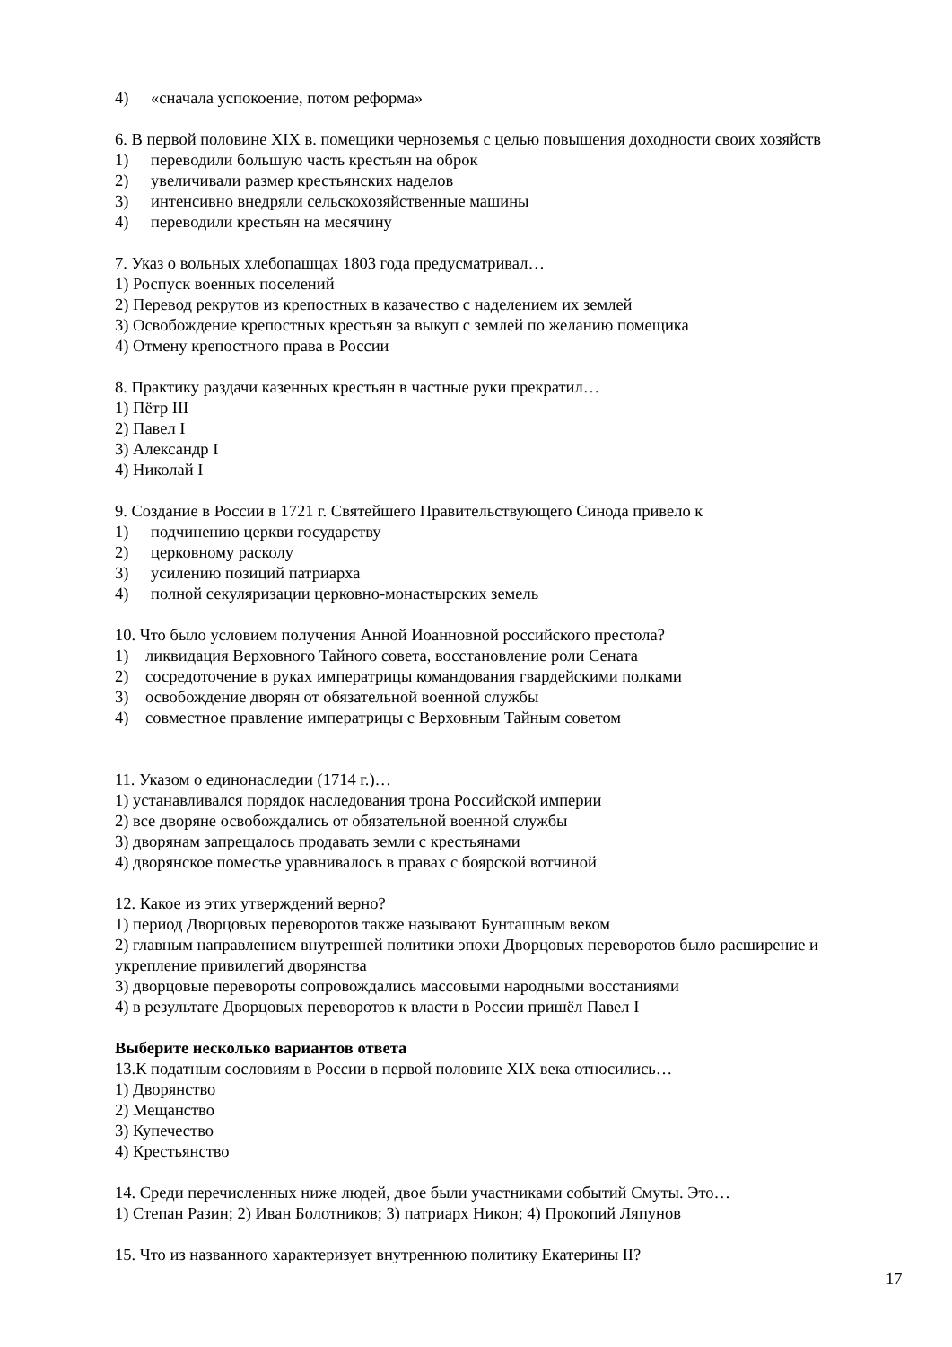4) «сначала успокоение, потом реформа»
6. В первой половине XIX в. помещики черноземья с целью повышения доходности своих хозяйств
1) переводили большую часть крестьян на оброк
2) увеличивали размер крестьянских наделов
3) интенсивно внедряли сельскохозяйственные машины
4) переводили крестьян на месячину
7. Указ о вольных хлебопашцах 1803 года предусматривал…
1) Роспуск военных поселений
2) Перевод рекрутов из крепостных в казачество с наделением их землей
3) Освобождение крепостных крестьян за выкуп с землей по желанию помещика
4) Отмену крепостного права в России
8. Практику раздачи казенных крестьян в частные руки прекратил…
1) Пётр III
2) Павел I
3) Александр I
4) Николай I
9. Создание в России в 1721 г. Святейшего Правительствующего Синода привело к
1) подчинению церкви государству
2) церковному расколу
3) усилению позиций патриарха
4) полной секуляризации церковно-монастырских земель
10. Что было условием получения Анной Иоанновной российского престола?
1) ликвидация Верховного Тайного совета, восстановление роли Сената
2) сосредоточение в руках императрицы командования гвардейскими полками
3) освобождение дворян от обязательной военной службы
4) совместное правление императрицы с Верховным Тайным советом
11. Указом о единонаследии (1714 г.)…
1) устанавливался порядок наследования трона Российской империи
2) все дворяне освобождались от обязательной военной службы
3) дворянам запрещалось продавать земли с крестьянами
4) дворянское поместье уравнивалось в правах с боярской вотчиной
12. Какое из этих утверждений верно?
1) период Дворцовых переворотов также называют Бунташным веком
2) главным направлением внутренней политики эпохи Дворцовых переворотов было расширение и укрепление привилегий дворянства
3) дворцовые перевороты сопровождались массовыми народными восстаниями
4) в результате Дворцовых переворотов к власти в России пришёл Павел I
Выберите несколько вариантов ответа
13.К податным сословиям в России в первой половине XIX века относились…
1) Дворянство
2) Мещанство
3) Купечество
4) Крестьянство
14. Среди перечисленных ниже людей, двое были участниками событий Смуты. Это…
1) Степан Разин; 2) Иван Болотников; 3) патриарх Никон; 4) Прокопий Ляпунов
15. Что из названного характеризует внутреннюю политику Екатерины II?
17